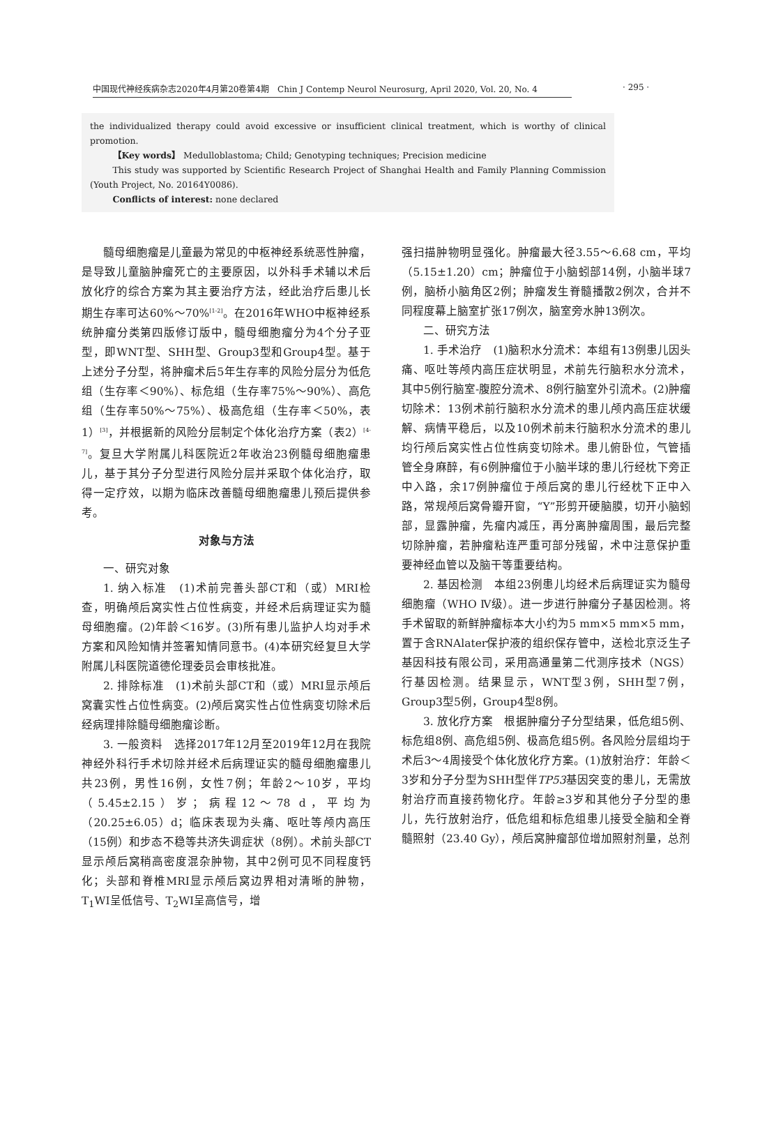中国现代神经疾病杂志2020年4月第20卷第4期　Chin J Contemp Neurol Neurosurg, April 2020, Vol. 20, No. 4
· 295 ·
the individualized therapy could avoid excessive or insufficient clinical treatment, which is worthy of clinical promotion.
【Key words】 Medulloblastoma; Child; Genotyping techniques; Precision medicine
This study was supported by Scientific Research Project of Shanghai Health and Family Planning Commission (Youth Project, No. 20164Y0086).
Conflicts of interest: none declared
髓母细胞瘤是儿童最为常见的中枢神经系统恶性肿瘤，是导致儿童脑肿瘤死亡的主要原因，以外科手术辅以术后放化疗的综合方案为其主要治疗方法，经此治疗后患儿长期生存率可达60%～70%<sup>[1-2]</sup>。在2016年WHO中枢神经系统肿瘤分类第四版修订版中，髓母细胞瘤分为4个分子亚型，即WNT型、SHH型、Group3型和Group4型。基于上述分子分型，将肿瘤术后5年生存率的风险分层分为低危组（生存率＜90%）、标危组（生存率75%～90%）、高危组（生存率50%～75%）、极高危组（生存率＜50%，表1）<sup>[3]</sup>，并根据新的风险分层制定个体化治疗方案（表2）<sup>[4-7]</sup>。复旦大学附属儿科医院近2年收治23例髓母细胞瘤患儿，基于其分子分型进行风险分层并采取个体化治疗，取得一定疗效，以期为临床改善髓母细胞瘤患儿预后提供参考。
对象与方法
一、研究对象
1. 纳入标准　(1)术前完善头部CT和（或）MRI检查，明确颅后窝实性占位性病变，并经术后病理证实为髓母细胞瘤。(2)年龄＜16岁。(3)所有患儿监护人均对手术方案和风险知情并签署知情同意书。(4)本研究经复旦大学附属儿科医院道德伦理委员会审核批准。
2. 排除标准　(1)术前头部CT和（或）MRI显示颅后窝囊实性占位性病变。(2)颅后窝实性占位性病变切除术后经病理排除髓母细胞瘤诊断。
3. 一般资料　选择2017年12月至2019年12月在我院神经外科行手术切除并经术后病理证实的髓母细胞瘤患儿共23例，男性16例，女性7例；年龄2～10岁，平均（5.45±2.15）岁；病程12～78 d，平均为（20.25±6.05）d；临床表现为头痛、呕吐等颅内高压（15例）和步态不稳等共济失调症状（8例）。术前头部CT显示颅后窝稍高密度混杂肿物，其中2例可见不同程度钙化；头部和脊椎MRI显示颅后窝边界相对清晰的肿物，T<sub>1</sub>WI呈低信号、T<sub>2</sub>WI呈高信号，增
强扫描肿物明显强化。肿瘤最大径3.55～6.68 cm，平均（5.15±1.20）cm；肿瘤位于小脑蚓部14例，小脑半球7例，脑桥小脑角区2例；肿瘤发生脊髓播散2例次，合并不同程度幕上脑室扩张17例次，脑室旁水肿13例次。
二、研究方法
1. 手术治疗　(1)脑积水分流术：本组有13例患儿因头痛、呕吐等颅内高压症状明显，术前先行脑积水分流术，其中5例行脑室-腹腔分流术、8例行脑室外引流术。(2)肿瘤切除术：13例术前行脑积水分流术的患儿颅内高压症状缓解、病情平稳后，以及10例术前未行脑积水分流术的患儿均行颅后窝实性占位性病变切除术。患儿俯卧位，气管插管全身麻醉，有6例肿瘤位于小脑半球的患儿行经枕下旁正中入路，余17例肿瘤位于颅后窝的患儿行经枕下正中入路，常规颅后窝骨瓣开窗，“Y”形剪开硬脑膜，切开小脑蚓部，显露肿瘤，先瘤内减压，再分离肿瘤周围，最后完整切除肿瘤，若肿瘤粘连严重可部分残留，术中注意保护重要神经血管以及脑干等重要结构。
2. 基因检测　本组23例患儿均经术后病理证实为髓母细胞瘤（WHO Ⅳ级）。进一步进行肿瘤分子基因检测。将手术留取的新鲜肿瘤标本大小约为5 mm×5 mm×5 mm，置于含RNAlater保护液的组织保存管中，送检北京泛生子基因科技有限公司，采用高通量第二代测序技术（NGS）行基因检测。结果显示，WNT型3例，SHH型7例，Group3型5例，Group4型8例。
3. 放化疗方案　根据肿瘤分子分型结果，低危组5例、标危组8例、高危组5例、极高危组5例。各风险分层组均于术后3～4周接受个体化放化疗方案。(1)放射治疗：年龄＜3岁和分子分型为SHH型伴TP53基因突变的患儿，无需放射治疗而直接药物化疗。年龄≥3岁和其他分子分型的患儿，先行放射治疗，低危组和标危组患儿接受全脑和全脊髓照射（23.40 Gy），颅后窝肿瘤部位增加照射剂量，总剂